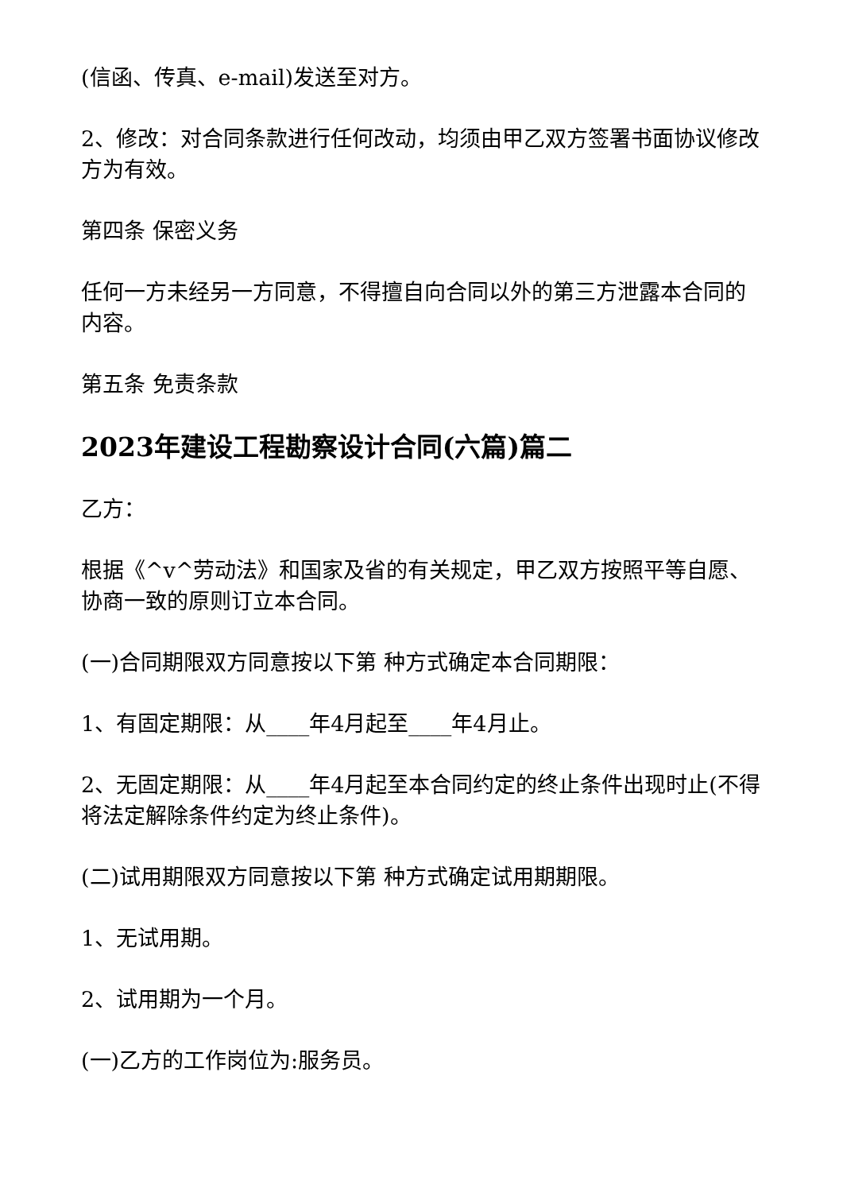(信函、传真、e-mail)发送至对方。
2、修改：对合同条款进行任何改动，均须由甲乙双方签署书面协议修改方为有效。
第四条 保密义务
任何一方未经另一方同意，不得擅自向合同以外的第三方泄露本合同的内容。
第五条 免责条款
2023年建设工程勘察设计合同(六篇)篇二
乙方：
根据《^v^劳动法》和国家及省的有关规定，甲乙双方按照平等自愿、协商一致的原则订立本合同。
(一)合同期限双方同意按以下第 种方式确定本合同期限：
1、有固定期限：从____年4月起至____年4月止。
2、无固定期限：从____年4月起至本合同约定的终止条件出现时止(不得将法定解除条件约定为终止条件)。
(二)试用期限双方同意按以下第 种方式确定试用期期限。
1、无试用期。
2、试用期为一个月。
(一)乙方的工作岗位为:服务员。